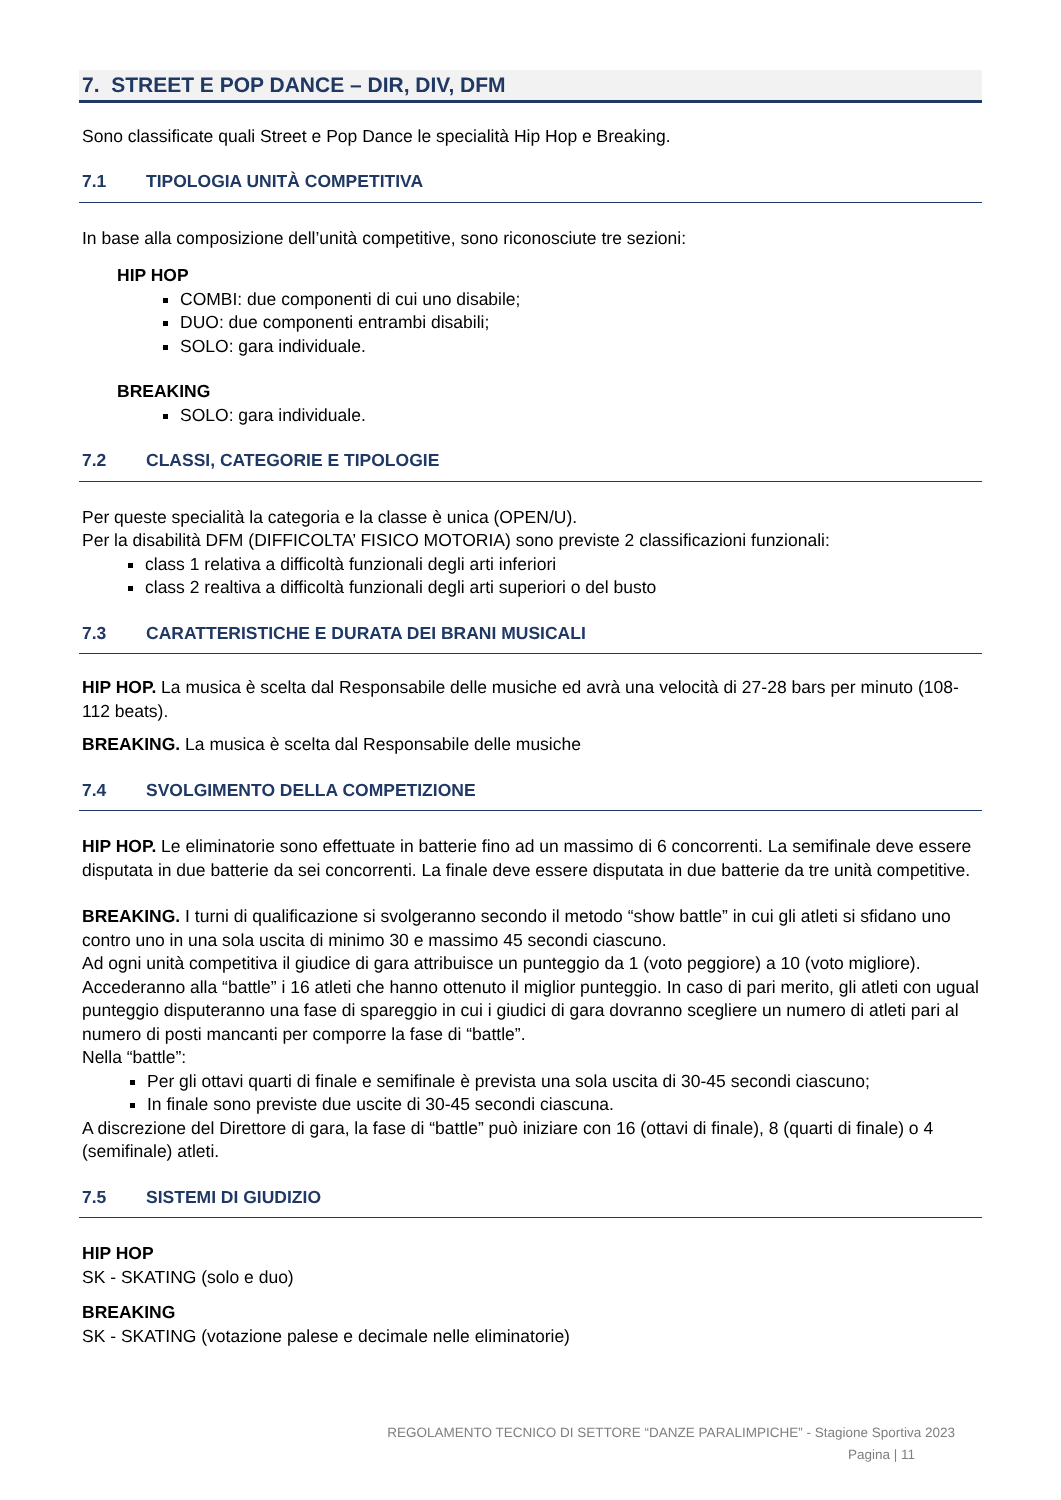7. STREET E POP DANCE – DIR, DIV, DFM
Sono classificate quali Street e Pop Dance le specialità Hip Hop e Breaking.
7.1 TIPOLOGIA UNITÀ COMPETITIVA
In base alla composizione dell’unità competitive, sono riconosciute tre sezioni:
HIP HOP
COMBI: due componenti di cui uno disabile;
DUO: due componenti entrambi disabili;
SOLO: gara individuale.
BREAKING
SOLO: gara individuale.
7.2 CLASSI, CATEGORIE E TIPOLOGIE
Per queste specialità la categoria e la classe è unica (OPEN/U).
Per la disabilità DFM (DIFFICOLTA’ FISICO MOTORIA) sono previste 2 classificazioni funzionali:
class 1 relativa a difficoltà funzionali degli arti inferiori
class 2 realtiva a difficoltà funzionali degli arti superiori o del busto
7.3 CARATTERISTICHE E DURATA DEI BRANI MUSICALI
HIP HOP. La musica è scelta dal Responsabile delle musiche ed avrà una velocità di 27-28 bars per minuto (108-112 beats).
BREAKING. La musica è scelta dal Responsabile delle musiche
7.4 SVOLGIMENTO DELLA COMPETIZIONE
HIP HOP. Le eliminatorie sono effettuate in batterie fino ad un massimo di 6 concorrenti. La semifinale deve essere disputata in due batterie da sei concorrenti. La finale deve essere disputata in due batterie da tre unità competitive.
BREAKING. I turni di qualificazione si svolgeranno secondo il metodo “show battle” in cui gli atleti si sfidano uno contro uno in una sola uscita di minimo 30 e massimo 45 secondi ciascuno.
Ad ogni unità competitiva il giudice di gara attribuisce un punteggio da 1 (voto peggiore) a 10 (voto migliore). Accederanno alla “battle” i 16 atleti che hanno ottenuto il miglior punteggio. In caso di pari merito, gli atleti con ugual punteggio disputeranno una fase di spareggio in cui i giudici di gara dovranno scegliere un numero di atleti pari al numero di posti mancanti per comporre la fase di “battle”.
Nella “battle”:
Per gli ottavi quarti di finale e semifinale è prevista una sola uscita di 30-45 secondi ciascuno;
In finale sono previste due uscite di 30-45 secondi ciascuna.
A discrezione del Direttore di gara, la fase di “battle” può iniziare con 16 (ottavi di finale), 8 (quarti di finale) o 4 (semifinale) atleti.
7.5 SISTEMI DI GIUDIZIO
HIP HOP
SK - SKATING (solo e duo)
BREAKING
SK - SKATING (votazione palese e decimale nelle eliminatorie)
REGOLAMENTO TECNICO DI SETTORE “DANZE PARALIMPICHE” - Stagione Sportiva 2023
Pagina | 11